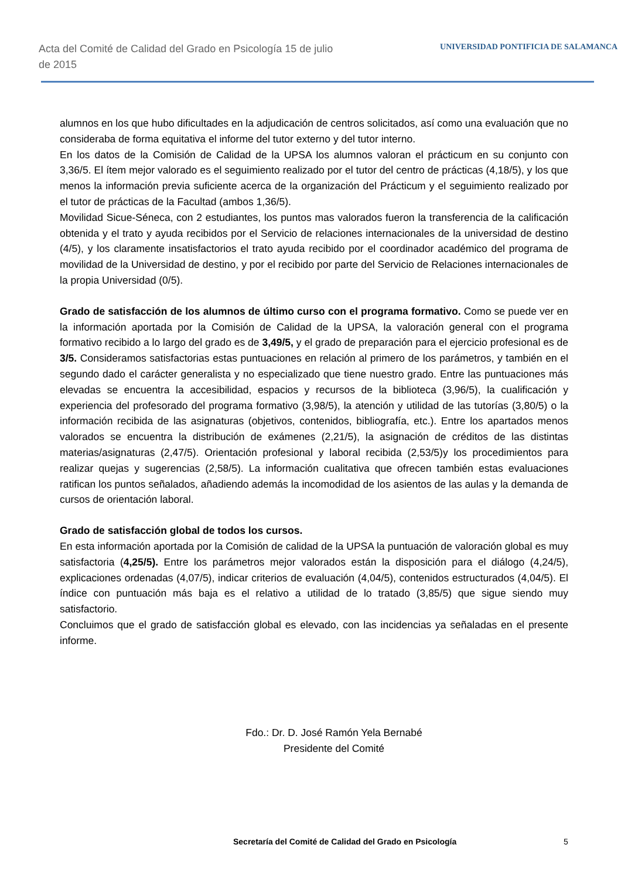Acta del Comité de Calidad del Grado en Psicología 15 de julio de 2015
UNIVERSIDAD PONTIFICIA DE SALAMANCA
alumnos en los que hubo dificultades en la adjudicación de centros solicitados, así como una evaluación que no consideraba de forma equitativa el informe del tutor externo y del tutor interno.
En los datos de la Comisión de Calidad de la UPSA los alumnos valoran el prácticum en su conjunto con 3,36/5. El ítem mejor valorado es el seguimiento realizado por el tutor del centro de prácticas (4,18/5), y los que menos la información previa suficiente acerca de la organización del Prácticum y el seguimiento realizado por el tutor de prácticas de la Facultad (ambos 1,36/5).
Movilidad Sicue-Séneca, con 2 estudiantes, los puntos mas valorados fueron la transferencia de la calificación obtenida y el trato y ayuda recibidos por el Servicio de relaciones internacionales de la universidad de destino (4/5), y los claramente insatisfactorios el trato ayuda recibido por el coordinador académico del programa de movilidad de la Universidad de destino, y por el recibido por parte del Servicio de Relaciones internacionales de la propia Universidad (0/5).
Grado de satisfacción de los alumnos de último curso con el programa formativo. Como se puede ver en la información aportada por la Comisión de Calidad de la UPSA, la valoración general con el programa formativo recibido a lo largo del grado es de 3,49/5, y el grado de preparación para el ejercicio profesional es de 3/5. Consideramos satisfactorias estas puntuaciones en relación al primero de los parámetros, y también en el segundo dado el carácter generalista y no especializado que tiene nuestro grado. Entre las puntuaciones más elevadas se encuentra la accesibilidad, espacios y recursos de la biblioteca (3,96/5), la cualificación y experiencia del profesorado del programa formativo (3,98/5), la atención y utilidad de las tutorías (3,80/5) o la información recibida de las asignaturas (objetivos, contenidos, bibliografía, etc.). Entre los apartados menos valorados se encuentra la distribución de exámenes (2,21/5), la asignación de créditos de las distintas materias/asignaturas (2,47/5). Orientación profesional y laboral recibida (2,53/5)y los procedimientos para realizar quejas y sugerencias (2,58/5). La información cualitativa que ofrecen también estas evaluaciones ratifican los puntos señalados, añadiendo además la incomodidad de los asientos de las aulas y la demanda de cursos de orientación laboral.
Grado de satisfacción global de todos los cursos.
En esta información aportada por la Comisión de calidad de la UPSA la puntuación de valoración global es muy satisfactoria (4,25/5). Entre los parámetros mejor valorados están la disposición para el diálogo (4,24/5), explicaciones ordenadas (4,07/5), indicar criterios de evaluación (4,04/5), contenidos estructurados (4,04/5). El índice con puntuación más baja es el relativo a utilidad de lo tratado (3,85/5) que sigue siendo muy satisfactorio.
Concluimos que el grado de satisfacción global es elevado, con las incidencias ya señaladas en el presente informe.
Fdo.: Dr. D. José Ramón Yela Bernabé
Presidente del Comité
Secretaría del Comité de Calidad del Grado en Psicología 5